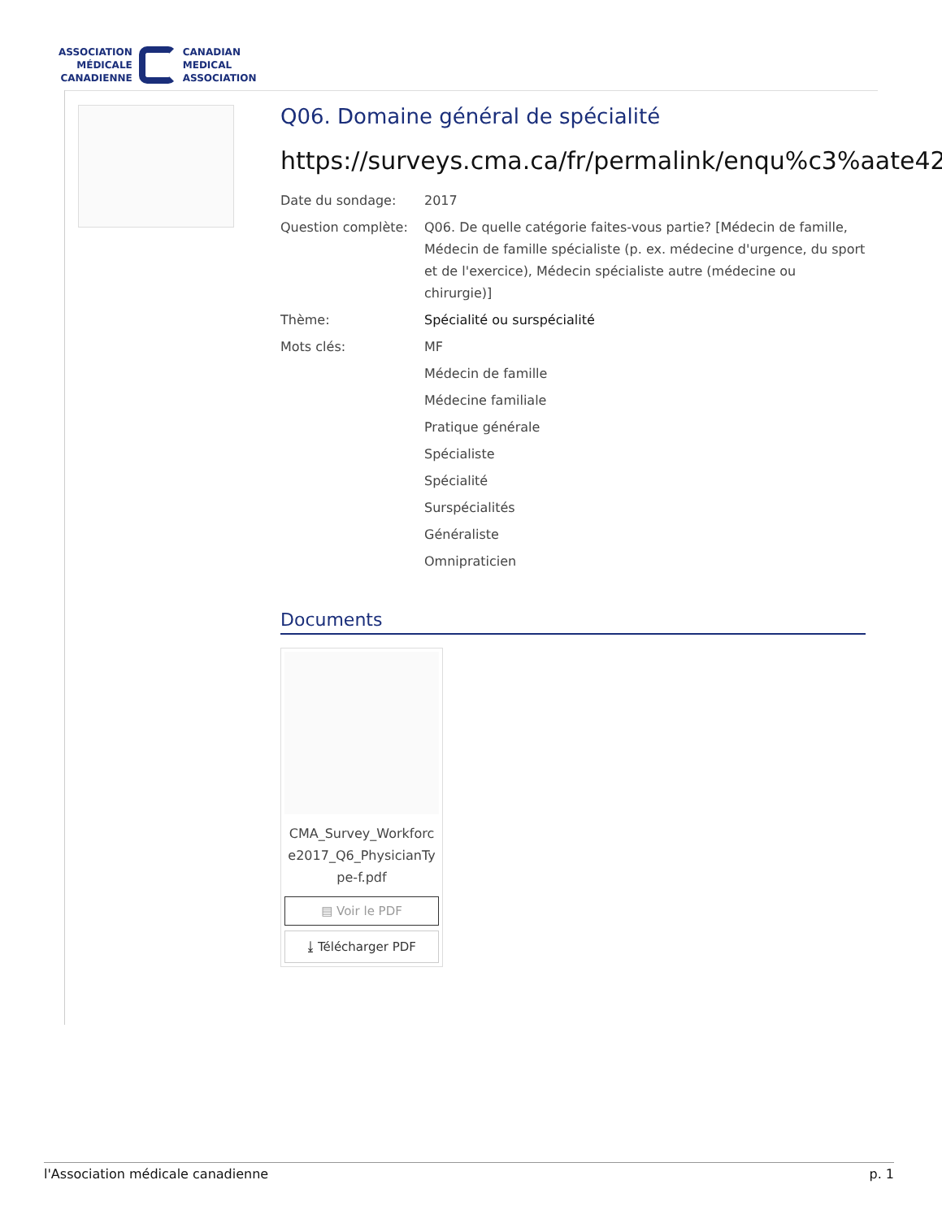ASSOCIATION
MÉDICALE
CANADIENNE
CANADIAN
MEDICAL
ASSOCIATION
Q06. Domaine général de spécialité
https://surveys.cma.ca/fr/permalink/enqu%c3%aate42
Date du sondage: 2017
Question complète: Q06. De quelle catégorie faites-vous partie? [Médecin de famille, Médecin de famille spécialiste (p. ex. médecine d'urgence, du sport et de l'exercice), Médecin spécialiste autre (médecine ou chirurgie)]
Thème: Spécialité ou surspécialité
Mots clés:
MF
Médecin de famille
Médecine familiale
Pratique générale
Spécialiste
Spécialité
Surspécialités
Généraliste
Omnipraticien
Documents
CMA_Survey_Workforc e2017_Q6_PhysicianTy pe-f.pdf
▤ Voir le PDF
⤓ Télécharger PDF
l'Association médicale canadienne p. 1